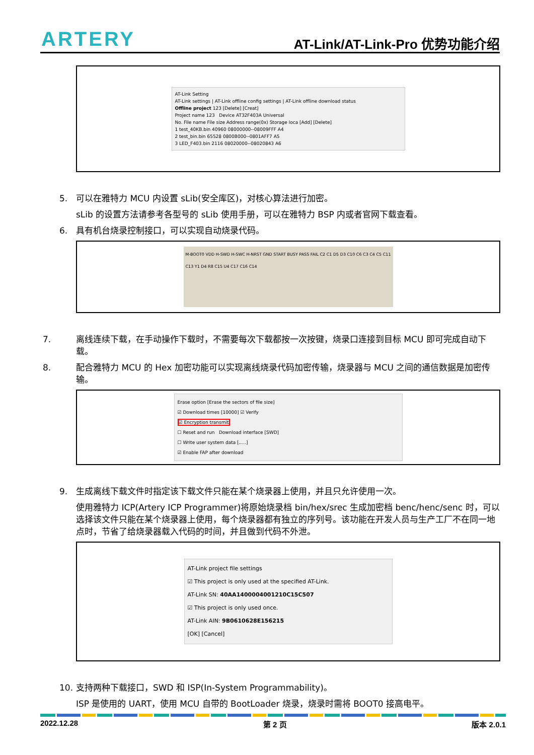ARTERY AT-Link/AT-Link-Pro 优势功能介绍
AT-Link Setting
AT-Link settings | AT-Link offline config settings | AT-Link offline download status
Offline project 123 [Delete] [Creat]
Project name 123 Device AT32F403A Universal
No. File name File size Address range(0x) Storage loca [Add] [Delete]
1 test_40KB.bin 40960 08000000--08009FFF A4
2 test_bin.bin 65528 0800B000--0801AFF7 A5
3 LED_F403.bin 2116 08020000--08020843 A6
5. 可以在雅特力 MCU 内设置 sLib(安全库区)，对核心算法进行加密。
sLib 的设置方法请参考各型号的 sLib 使用手册，可以在雅特力 BSP 内或者官网下载查看。
6. 具有机台烧录控制接口，可以实现自动烧录代码。
M-BOOT0 VDD H-SWD H-SWC H-NRST GND START BUSY PASS FAIL C2 C1 D5 D3 C10 C6 C3 C4 C5 C11 C13 Y1 D4 R8 C15 U4 C17 C16 C14
7. 离线连续下载，在手动操作下载时，不需要每次下载都按一次按键，烧录口连接到目标 MCU 即可完成自动下载。
8. 配合雅特力 MCU 的 Hex 加密功能可以实现离线烧录代码加密传输，烧录器与 MCU 之间的通信数据是加密传输。
Erase option [Erase the sectors of file size]
☑ Download times [10000] ☑ Verify
☑ Encryption transmit
☐ Reset and run Download interface [SWD]
☐ Write user system data [.....]
☑ Enable FAP after download
9. 生成离线下载文件时指定该下载文件只能在某个烧录器上使用，并且只允许使用一次。
使用雅特力 ICP(Artery ICP Programmer)将原始烧录档 bin/hex/srec 生成加密档 benc/henc/senc 时，可以选择该文件只能在某个烧录器上使用，每个烧录器都有独立的序列号。该功能在开发人员与生产工厂不在同一地点时，节省了给烧录器载入代码的时间，并且做到代码不外泄。
AT-Link project file settings
☑ This project is only used at the specified AT-Link.
AT-Link SN: 40AA1400004001210C15C507
☑ This project is only used once.
AT-Link AIN: 9B0610628E156215
[OK] [Cancel]
10. 支持两种下载接口，SWD 和 ISP(In-System Programmability)。
ISP 是使用的 UART，使用 MCU 自带的 BootLoader 烧录，烧录时需将 BOOT0 接高电平。
2022.12.28 第 2 页 版本 2.0.1